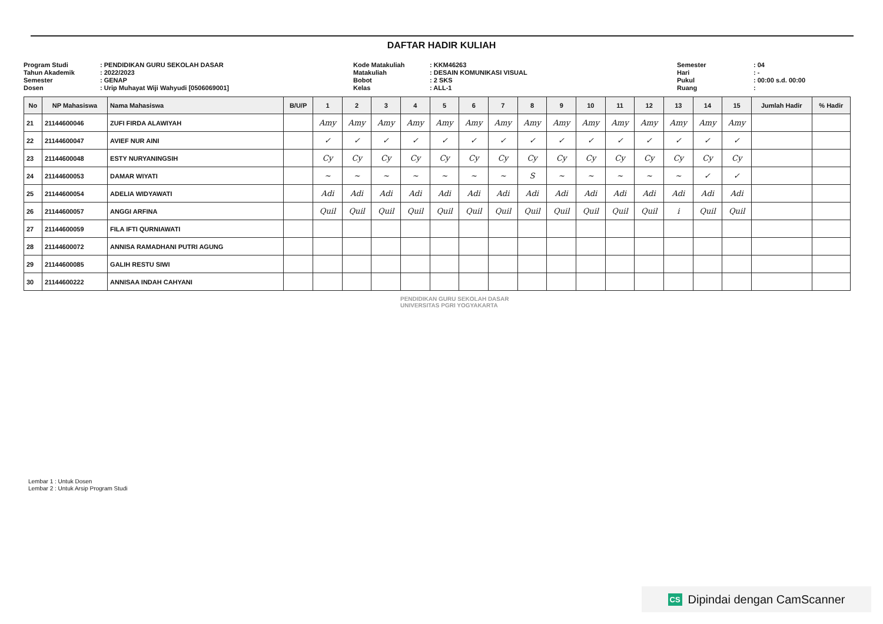DAFTAR HADIR KULIAH
Program Studi: PENDIDIKAN GURU SEKOLAH DASAR Tahun Akademik: 2022/2023 Semester: GENAP Dosen: Urip Muhayat Wiji Wahyudi [0506069001]
Kode Matakuliah: KKM46263 Matakuliah: DESAIN KOMUNIKASI VISUAL Bobot: 2 SKS Kelas: ALL-1
Semester: 04 Hari: - Pukul: 00:00 s.d. 00:00 Ruang:
| No | NP Mahasiswa | Nama Mahasiswa | B/U/P | 1 | 2 | 3 | 4 | 5 | 6 | 7 | 8 | 9 | 10 | 11 | 12 | 13 | 14 | 15 | Jumlah Hadir | % Hadir |
| --- | --- | --- | --- | --- | --- | --- | --- | --- | --- | --- | --- | --- | --- | --- | --- | --- | --- | --- | --- | --- |
| 21 | 21144600046 | ZUFI FIRDA ALAWIYAH | | Amy | Amy | Amy | Amy | Amy | Amy | Amy | Amy | Amy | Amy | Amy | Amy | Amy | Amy | Amy | | |
| 22 | 21144600047 | AVIEF NUR AINI | | ✓ | ✓ | ✓ | ✓ | ✓ | ✓ | ✓ | ✓ | ✓ | ✓ | ✓ | ✓ | ✓ | ✓ | ✓ | | |
| 23 | 21144600048 | ESTY NURYANINGSIH | | Cy | Cy | Cy | Cy | Cy | Cy | Cy | Cy | Cy | Cy | Cy | Cy | Cy | Cy | Cy | | |
| 24 | 21144600053 | DAMAR WIYATI | | ~ | ~ | ~ | ~ | ~ | ~ | ~ | S | ~ | ~ | ~ | ~ | ~ | ✓ | ✓ | | |
| 25 | 21144600054 | ADELIA WIDYAWATI | | Adi | Adi | Adi | Adi | Adi | Adi | Adi | Adi | Adi | Adi | Adi | Adi | Adi | Adi | Adi | | |
| 26 | 21144600057 | ANGGI ARFINA | | Quil | Quil | Quil | Quil | Quil | Quil | Quil | Quil | Quil | Quil | Quil | Quil | i | Quil | Quil | | |
| 27 | 21144600059 | FILA IFTI QURNIAWATI | | | | | | | | | | | | | | | | | | |
| 28 | 21144600072 | ANNISA RAMADHANI PUTRI AGUNG | | | | | | | | | | | | | | | | | | |
| 29 | 21144600085 | GALIH RESTU SIWI | | | | | | | | | | | | | | | | | | |
| 30 | 21144600222 | ANNISAA INDAH CAHYANI | | | | | | | | | | | | | | | | | | |
PENDIDIKAN GURU SEKOLAH DASAR
UNIVERSITAS PGRI YOGYAKARTA
Lembar 1 : Untuk Dosen
Lembar 2 : Untuk Arsip Program Studi
CS Dipindai dengan CamScanner